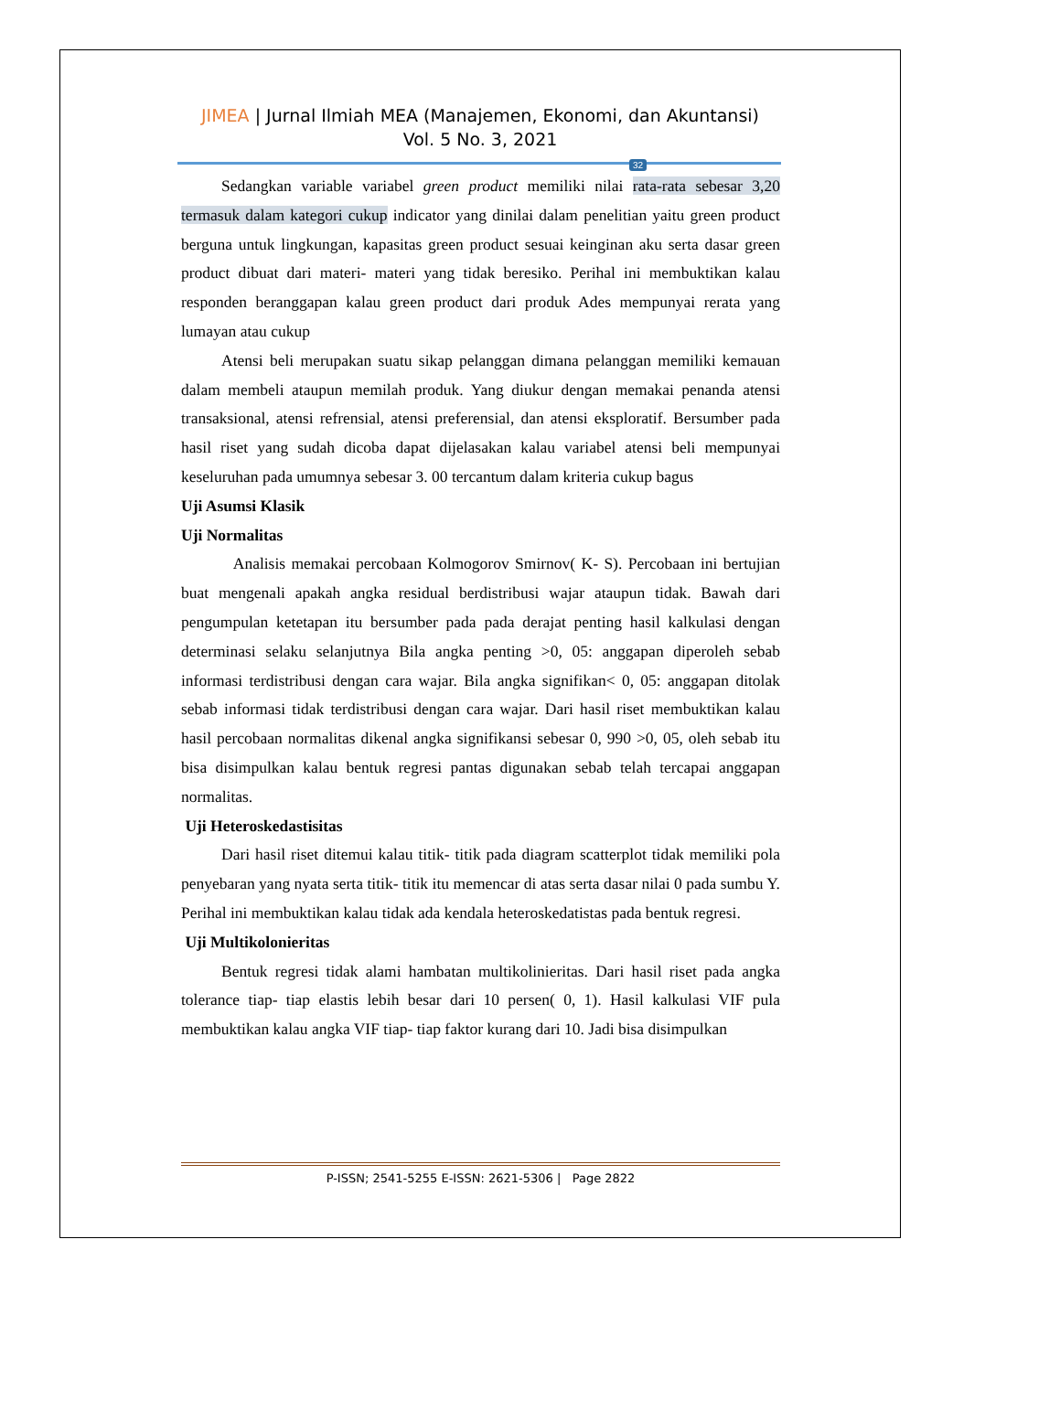JIMEA | Jurnal Ilmiah MEA (Manajemen, Ekonomi, dan Akuntansi)
Vol. 5 No. 3, 2021
32
Sedangkan variable variabel green product memiliki nilai rata-rata sebesar 3,20 termasuk dalam kategori cukup indicator yang dinilai dalam penelitian yaitu green product berguna untuk lingkungan, kapasitas green product sesuai keinginan aku serta dasar green product dibuat dari materi- materi yang tidak beresiko. Perihal ini membuktikan kalau responden beranggapan kalau green product dari produk Ades mempunyai rerata yang lumayan atau cukup
Atensi beli merupakan suatu sikap pelanggan dimana pelanggan memiliki kemauan dalam membeli ataupun memilah produk. Yang diukur dengan memakai penanda atensi transaksional, atensi refrensial, atensi preferensial, dan atensi eksploratif. Bersumber pada hasil riset yang sudah dicoba dapat dijelasakan kalau variabel atensi beli mempunyai keseluruhan pada umumnya sebesar 3. 00 tercantum dalam kriteria cukup bagus
Uji Asumsi Klasik
Uji Normalitas
Analisis memakai percobaan Kolmogorov Smirnov( K- S). Percobaan ini bertujian buat mengenali apakah angka residual berdistribusi wajar ataupun tidak. Bawah dari pengumpulan ketetapan itu bersumber pada pada derajat penting hasil kalkulasi dengan determinasi selaku selanjutnya Bila angka penting >0, 05: anggapan diperoleh sebab informasi terdistribusi dengan cara wajar. Bila angka signifikan< 0, 05: anggapan ditolak sebab informasi tidak terdistribusi dengan cara wajar. Dari hasil riset membuktikan kalau hasil percobaan normalitas dikenal angka signifikansi sebesar 0, 990 >0, 05, oleh sebab itu bisa disimpulkan kalau bentuk regresi pantas digunakan sebab telah tercapai anggapan normalitas.
Uji Heteroskedastisitas
Dari hasil riset ditemui kalau titik- titik pada diagram scatterplot tidak memiliki pola penyebaran yang nyata serta titik- titik itu memencar di atas serta dasar nilai 0 pada sumbu Y. Perihal ini membuktikan kalau tidak ada kendala heteroskedatistas pada bentuk regresi.
Uji Multikolonieritas
Bentuk regresi tidak alami hambatan multikolinieritas. Dari hasil riset pada angka tolerance tiap- tiap elastis lebih besar dari 10 persen( 0, 1). Hasil kalkulasi VIF pula membuktikan kalau angka VIF tiap- tiap faktor kurang dari 10. Jadi bisa disimpulkan
P-ISSN; 2541-5255 E-ISSN: 2621-5306 | Page 2822